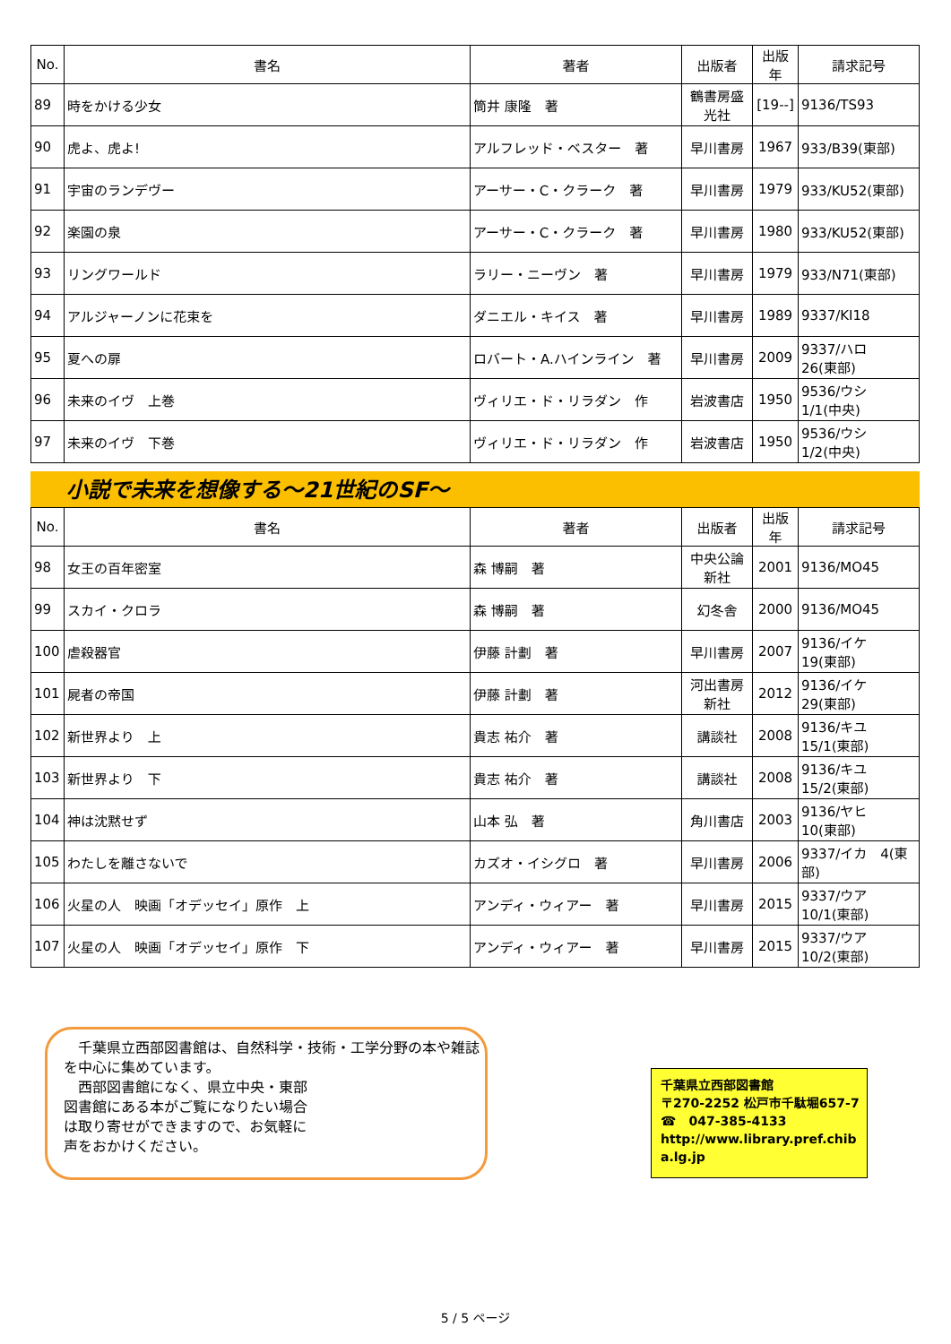| No. | 書名 | 著者 | 出版者 | 出版年 | 請求記号 |
| --- | --- | --- | --- | --- | --- |
| 89 | 時をかける少女 | 筒井 康隆 著 | 鶴書房盛光社 | [19--] | 9136/TS93 |
| 90 | 虎よ、虎よ! | アルフレッド・ベスター 著 | 早川書房 | 1967 | 933/B39(東部) |
| 91 | 宇宙のランデヴー | アーサー・C・クラーク 著 | 早川書房 | 1979 | 933/KU52(東部) |
| 92 | 楽園の泉 | アーサー・C・クラーク 著 | 早川書房 | 1980 | 933/KU52(東部) |
| 93 | リングワールド | ラリー・ニーヴン 著 | 早川書房 | 1979 | 933/N71(東部) |
| 94 | アルジャーノンに花束を | ダニエル・キイス 著 | 早川書房 | 1989 | 9337/KI18 |
| 95 | 夏への扉 | ロバート・A.ハインライン 著 | 早川書房 | 2009 | 9337/ハロ 26(東部) |
| 96 | 未来のイヴ 上巻 | ヴィリエ・ド・リラダン 作 | 岩波書店 | 1950 | 9536/ウシ 1/1(中央) |
| 97 | 未来のイヴ 下巻 | ヴィリエ・ド・リラダン 作 | 岩波書店 | 1950 | 9536/ウシ 1/2(中央) |
小説で未来を想像する～21世紀のSF～
| No. | 書名 | 著者 | 出版者 | 出版年 | 請求記号 |
| --- | --- | --- | --- | --- | --- |
| 98 | 女王の百年密室 | 森 博嗣 著 | 中央公論新社 | 2001 | 9136/MO45 |
| 99 | スカイ・クロラ | 森 博嗣 著 | 幻冬舎 | 2000 | 9136/MO45 |
| 100 | 虐殺器官 | 伊藤 計劃 著 | 早川書房 | 2007 | 9136/イケ 19(東部) |
| 101 | 屍者の帝国 | 伊藤 計劃 著 | 河出書房新社 | 2012 | 9136/イケ 29(東部) |
| 102 | 新世界より 上 | 貴志 祐介 著 | 講談社 | 2008 | 9136/キユ 15/1(東部) |
| 103 | 新世界より 下 | 貴志 祐介 著 | 講談社 | 2008 | 9136/キユ 15/2(東部) |
| 104 | 神は沈黙せず | 山本 弘 著 | 角川書店 | 2003 | 9136/ヤヒ 10(東部) |
| 105 | わたしを離さないで | カズオ・イシグロ 著 | 早川書房 | 2006 | 9337/イカ 4(東部) |
| 106 | 火星の人 映画「オデッセイ」原作 上 | アンディ・ウィアー 著 | 早川書房 | 2015 | 9337/ウア 10/1(東部) |
| 107 | 火星の人 映画「オデッセイ」原作 下 | アンディ・ウィアー 著 | 早川書房 | 2015 | 9337/ウア 10/2(東部) |
　千葉県立西部図書館は、自然科学・技術・工学分野の本や雑誌を中心に集めています。
　西部図書館になく、県立中央・東部
図書館にある本がご覧になりたい場合
は取り寄せができますので、お気軽に
声をおかけください。
千葉県立西部図書館
〒270-2252 松戸市千駄堀657-7
☎　047-385-4133
http://www.library.pref.chiba.lg.jp
5 / 5 ページ